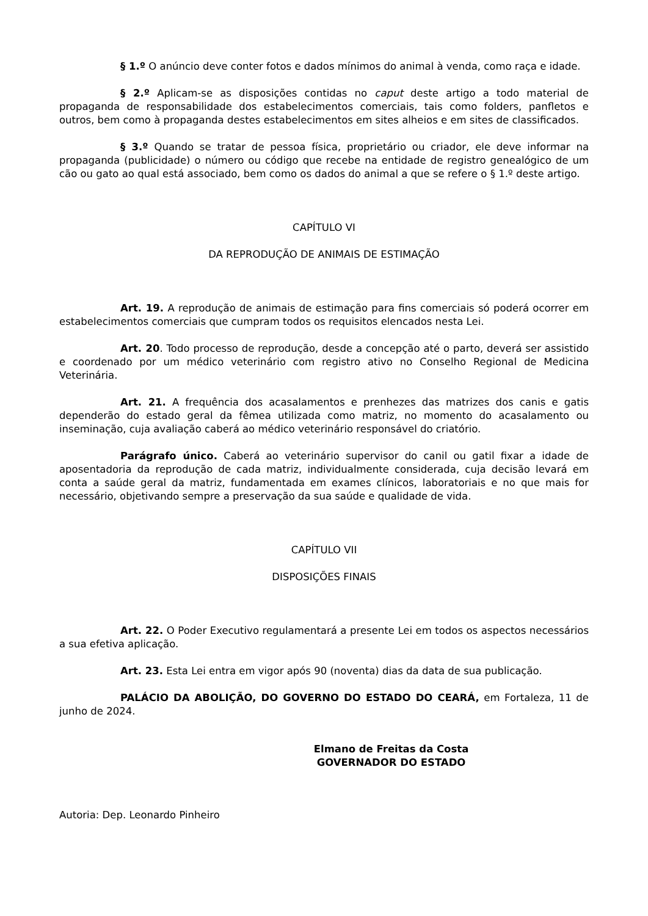§ 1.º O anúncio deve conter fotos e dados mínimos do animal à venda, como raça e idade.
§ 2.º Aplicam-se as disposições contidas no caput deste artigo a todo material de propaganda de responsabilidade dos estabelecimentos comerciais, tais como folders, panfletos e outros, bem como à propaganda destes estabelecimentos em sites alheios e em sites de classificados.
§ 3.º Quando se tratar de pessoa física, proprietário ou criador, ele deve informar na propaganda (publicidade) o número ou código que recebe na entidade de registro genealógico de um cão ou gato ao qual está associado, bem como os dados do animal a que se refere o § 1.º deste artigo.
CAPÍTULO VI
DA REPRODUÇÃO DE ANIMAIS DE ESTIMAÇÃO
Art. 19. A reprodução de animais de estimação para fins comerciais só poderá ocorrer em estabelecimentos comerciais que cumpram todos os requisitos elencados nesta Lei.
Art. 20. Todo processo de reprodução, desde a concepção até o parto, deverá ser assistido e coordenado por um médico veterinário com registro ativo no Conselho Regional de Medicina Veterinária.
Art. 21. A frequência dos acasalamentos e prenhezes das matrizes dos canis e gatis dependerão do estado geral da fêmea utilizada como matriz, no momento do acasalamento ou inseminação, cuja avaliação caberá ao médico veterinário responsável do criatório.
Parágrafo único. Caberá ao veterinário supervisor do canil ou gatil fixar a idade de aposentadoria da reprodução de cada matriz, individualmente considerada, cuja decisão levará em conta a saúde geral da matriz, fundamentada em exames clínicos, laboratoriais e no que mais for necessário, objetivando sempre a preservação da sua saúde e qualidade de vida.
CAPÍTULO VII
DISPOSIÇÕES FINAIS
Art. 22. O Poder Executivo regulamentará a presente Lei em todos os aspectos necessários a sua efetiva aplicação.
Art. 23. Esta Lei entra em vigor após 90 (noventa) dias da data de sua publicação.
PALÁCIO DA ABOLIÇÃO, DO GOVERNO DO ESTADO DO CEARÁ, em Fortaleza, 11 de junho de 2024.
Elmano de Freitas da Costa
GOVERNADOR DO ESTADO
Autoria: Dep. Leonardo Pinheiro